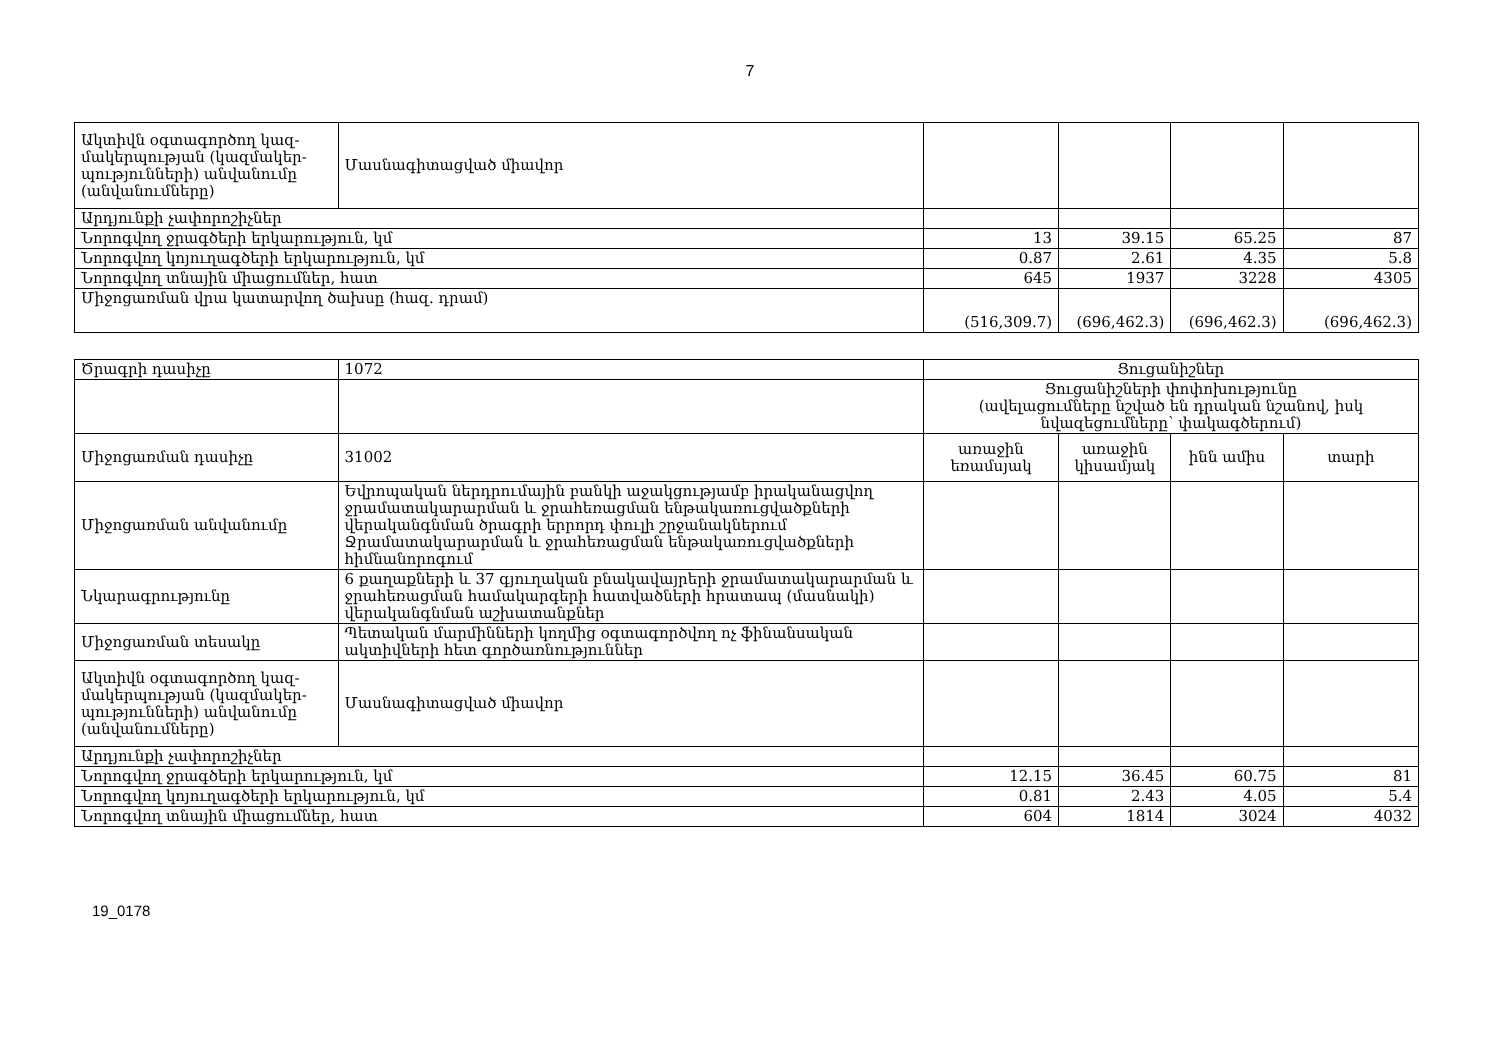7
| Ակտիվն օգտագործող կազ-մակերպության (կազմակեր-պությունների) անվանումը (անվանումները) | Մասնագիտացված միավոր | | | | |
| Արդյունքի չափորոշիչներ | | | | | |
| Նորոգվող ջրագծերի երկարություն, կմ | | 13 | 39.15 | 65.25 | 87 |
| Նորոգվող կոյուղագծերի երկարություն, կմ | | 0.87 | 2.61 | 4.35 | 5.8 |
| Նորոգվող տնային միացումներ, հատ | | 645 | 1937 | 3228 | 4305 |
| Միջոցառման վրա կատարվող ծախսը (հազ. դրամ) | | (516,309.7) | (696,462.3) | (696,462.3) | (696,462.3) |
| Ծրագրի դասիչը | 1072 | Ցուցանիշներ | | | |
| | | Ցուցանիշների փոփոխությունը (ավելացումները նշված են դրական նշանով, իսկ նվազեցումները՝ փակագծերում) | | | |
| Միջոցառման դասիչը | 31002 | առաջին եռամսյակ | առաջին կիսամյակ | ինն ամիս | տարի |
| Միջոցառման անվանումը | Եվրոպական ներդրումային բանկի աջակցությամբ իրականացվող ջրամատակարարման և ջրահեռացման ենթակառուցվածքների վերականգնման ծրագրի երրորդ փուլի շրջանակներում Ջրամատակարարման և ջրահեռացման ենթակառուցվածքների հիմնանորոգում | | | | |
| Նկարագրությունը | 6 քաղաքների և 37 գյուղական բնակավայրերի ջրամատակարարման և ջրահեռացման համակարգերի հատվածների հրատապ (մասնակի) վերականգնման աշխատանքներ | | | | |
| Միջոցառման տեսակը | Պետական մարմինների կողմից օգտագործվող ոչ ֆինանսական ակտիվների հետ գործառնություններ | | | | |
| Ակտիվն օգտագործող կազ-մակերպության (կազմակեր-պությունների) անվանումը (անվանումները) | Մասնագիտացված միավոր | | | | |
| Արդյունքի չափորոշիչներ | | | | | |
| Նորոգվող ջրագծերի երկարություն, կմ | | 12.15 | 36.45 | 60.75 | 81 |
| Նորոգվող կոյուղագծերի երկարություն, կմ | | 0.81 | 2.43 | 4.05 | 5.4 |
| Նորոգվող տնային միացումներ, հատ | | 604 | 1814 | 3024 | 4032 |
19_0178